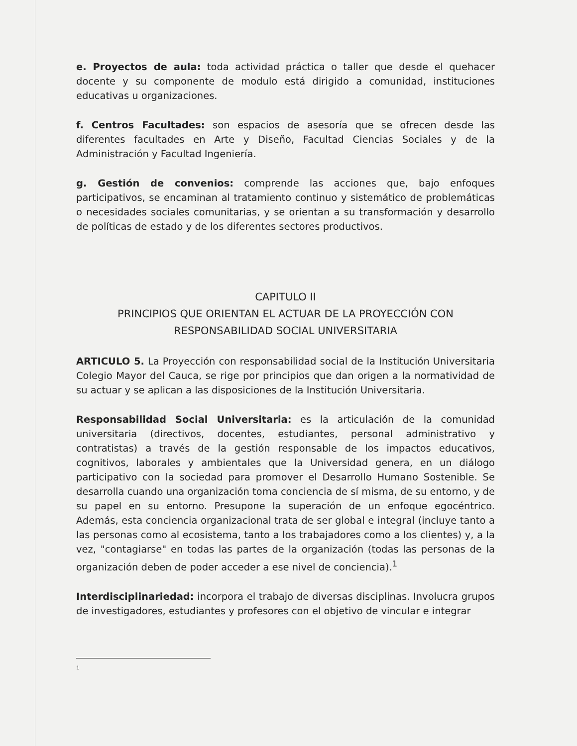e. Proyectos de aula: toda actividad práctica o taller que desde el quehacer docente y su componente de modulo está dirigido a comunidad, instituciones educativas u organizaciones.
f. Centros Facultades: son espacios de asesoría que se ofrecen desde las diferentes facultades en Arte y Diseño, Facultad Ciencias Sociales y de la Administración y Facultad Ingeniería.
g. Gestión de convenios: comprende las acciones que, bajo enfoques participativos, se encaminan al tratamiento continuo y sistemático de problemáticas o necesidades sociales comunitarias, y se orientan a su transformación y desarrollo de políticas de estado y de los diferentes sectores productivos.
CAPITULO II
PRINCIPIOS QUE ORIENTAN EL ACTUAR DE LA PROYECCIÓN CON RESPONSABILIDAD SOCIAL UNIVERSITARIA
ARTICULO 5. La Proyección con responsabilidad social de la Institución Universitaria Colegio Mayor del Cauca, se rige por principios que dan origen a la normatividad de su actuar y se aplican a las disposiciones de la Institución Universitaria.
Responsabilidad Social Universitaria: es la articulación de la comunidad universitaria (directivos, docentes, estudiantes, personal administrativo y contratistas) a través de la gestión responsable de los impactos educativos, cognitivos, laborales y ambientales que la Universidad genera, en un diálogo participativo con la sociedad para promover el Desarrollo Humano Sostenible. Se desarrolla cuando una organización toma conciencia de sí misma, de su entorno, y de su papel en su entorno. Presupone la superación de un enfoque egocéntrico. Además, esta conciencia organizacional trata de ser global e integral (incluye tanto a las personas como al ecosistema, tanto a los trabajadores como a los clientes) y, a la vez, "contagiarse" en todas las partes de la organización (todas las personas de la organización deben de poder acceder a ese nivel de conciencia).<sup>1</sup>
Interdisciplinariedad: incorpora el trabajo de diversas disciplinas. Involucra grupos de investigadores, estudiantes y profesores con el objetivo de vincular e integrar
1